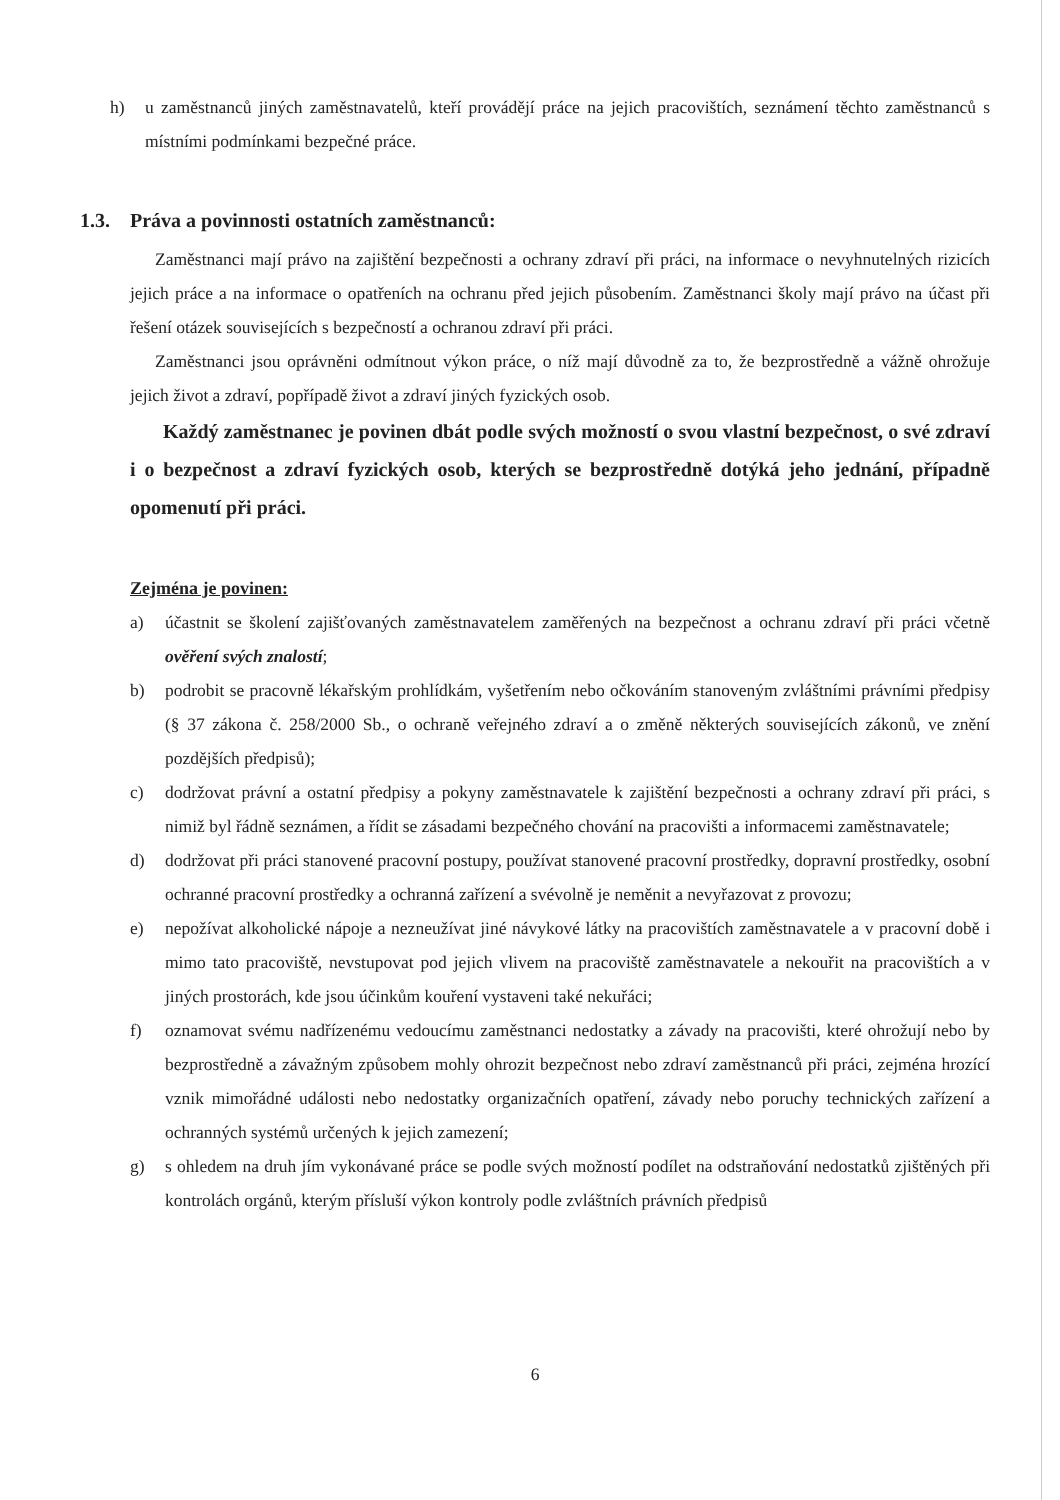h) u zaměstnanců jiných zaměstnavatelů, kteří provádějí práce na jejich pracovištích, seznámení těchto zaměstnanců s místními podmínkami bezpečné práce.
1.3. Práva a povinnosti ostatních zaměstnanců:
Zaměstnanci mají právo na zajištění bezpečnosti a ochrany zdraví při práci, na informace o nevyhnutelných rizicích jejich práce a na informace o opatřeních na ochranu před jejich působením. Zaměstnanci školy mají právo na účast při řešení otázek souvisejících s bezpečností a ochranou zdraví při práci.
Zaměstnanci jsou oprávněni odmítnout výkon práce, o níž mají důvodně za to, že bezprostředně a vážně ohrožuje jejich život a zdraví, popřípadě život a zdraví jiných fyzických osob.
Každý zaměstnanec je povinen dbát podle svých možností o svou vlastní bezpečnost, o své zdraví i o bezpečnost a zdraví fyzických osob, kterých se bezprostředně dotýká jeho jednání, případně opomenutí při práci.
Zejména je povinen:
a) účastnit se školení zajišťovaných zaměstnavatelem zaměřených na bezpečnost a ochranu zdraví při práci včetně ověření svých znalostí;
b) podrobit se pracovně lékařským prohlídkám, vyšetřením nebo očkováním stanoveným zvláštními právními předpisy (§ 37 zákona č. 258/2000 Sb., o ochraně veřejného zdraví a o změně některých souvisejících zákonů, ve znění pozdějších předpisů);
c) dodržovat právní a ostatní předpisy a pokyny zaměstnavatele k zajištění bezpečnosti a ochrany zdraví při práci, s nimiž byl řádně seznámen, a řídit se zásadami bezpečného chování na pracovišti a informacemi zaměstnavatele;
d) dodržovat při práci stanovené pracovní postupy, používat stanovené pracovní prostředky, dopravní prostředky, osobní ochranné pracovní prostředky a ochranná zařízení a svévolně je neměnit a nevyřazovat z provozu;
e) nepožívat alkoholické nápoje a nezneužívat jiné návykové látky na pracovištích zaměstnavatele a v pracovní době i mimo tato pracoviště, nevstupovat pod jejich vlivem na pracoviště zaměstnavatele a nekouřit na pracovištích a v jiných prostorách, kde jsou účinkům kouření vystaveni také nekuřáci;
f) oznamovat svému nadřízenému vedoucímu zaměstnanci nedostatky a závady na pracovišti, které ohrožují nebo by bezprostředně a závažným způsobem mohly ohrozit bezpečnost nebo zdraví zaměstnanců při práci, zejména hrozící vznik mimořádné události nebo nedostatky organizačních opatření, závady nebo poruchy technických zařízení a ochranných systémů určených k jejich zamezení;
g) s ohledem na druh jím vykonávané práce se podle svých možností podílet na odstraňování nedostatků zjištěných při kontrolách orgánů, kterým přísluší výkon kontroly podle zvláštních právních předpisů
6